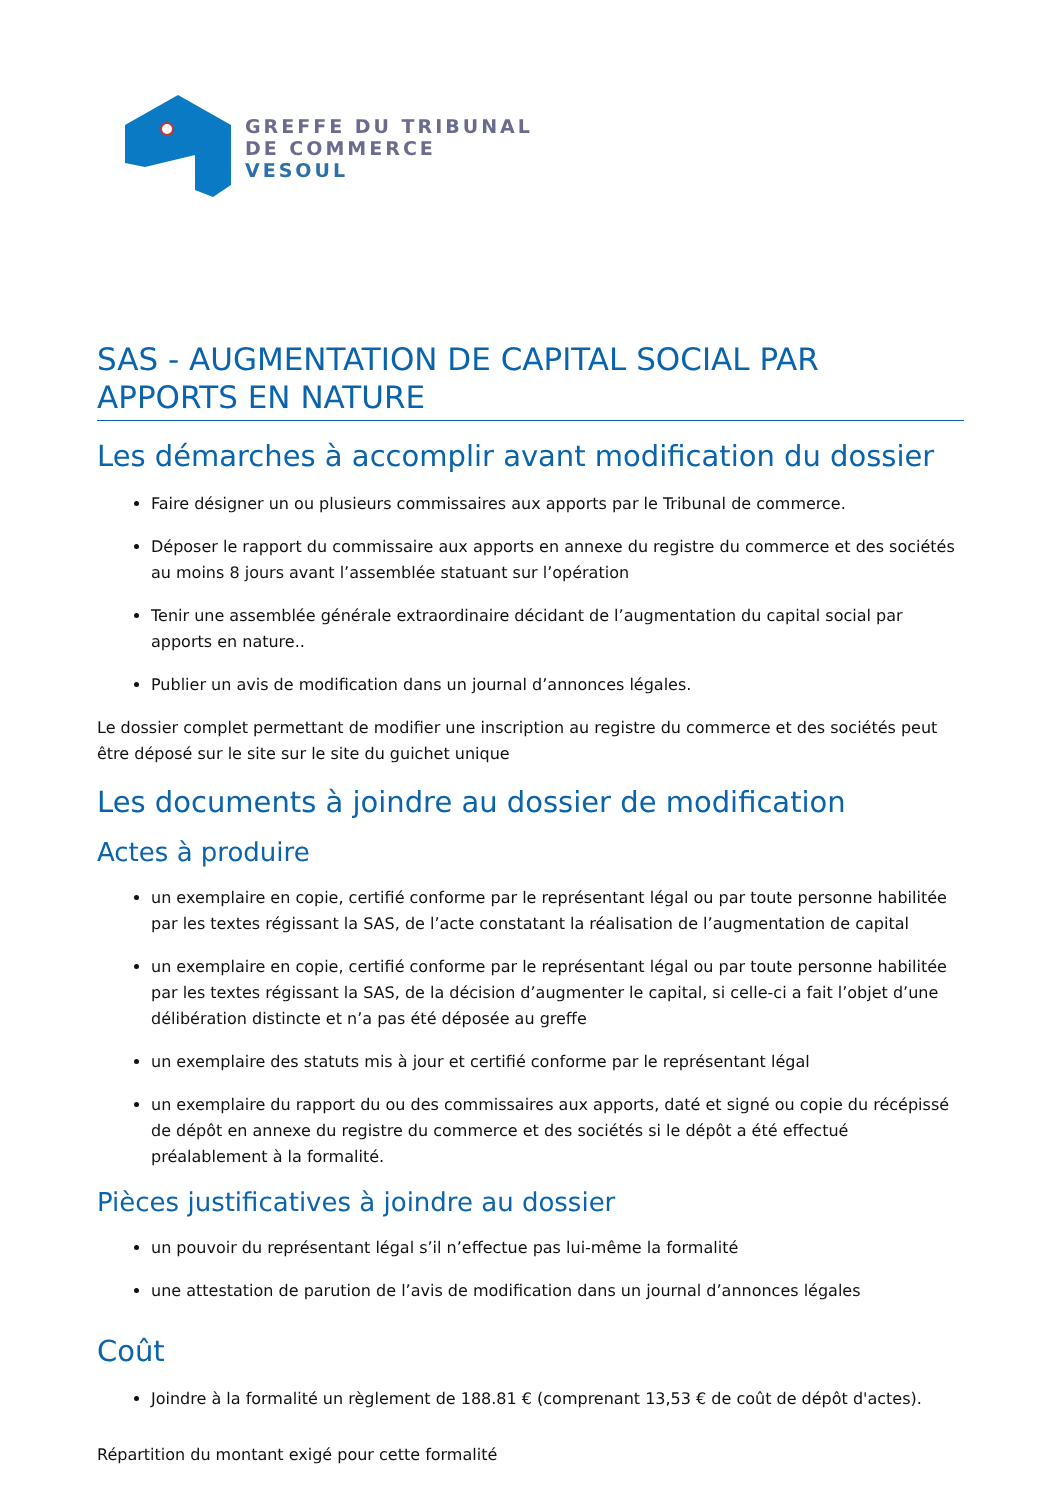GREFFE DU TRIBUNAL
DE COMMERCE
VESOUL
SAS - AUGMENTATION DE CAPITAL SOCIAL PAR APPORTS EN NATURE
Les démarches à accomplir avant modification du dossier
Faire désigner un ou plusieurs commissaires aux apports par le Tribunal de commerce.
Déposer le rapport du commissaire aux apports en annexe du registre du commerce et des sociétés au moins 8 jours avant l’assemblée statuant sur l’opération
Tenir une assemblée générale extraordinaire décidant de l’augmentation du capital social par apports en nature..
Publier un avis de modification dans un journal d’annonces légales.
Le dossier complet permettant de modifier une inscription au registre du commerce et des sociétés peut être déposé sur le site sur le site du guichet unique
Les documents à joindre au dossier de modification
Actes à produire
un exemplaire en copie, certifié conforme par le représentant légal ou par toute personne habilitée par les textes régissant la SAS, de l’acte constatant la réalisation de l’augmentation de capital
un exemplaire en copie, certifié conforme par le représentant légal ou par toute personne habilitée par les textes régissant la SAS, de la décision d’augmenter le capital, si celle-ci a fait l’objet d’une délibération distincte et n’a pas été déposée au greffe
un exemplaire des statuts mis à jour et certifié conforme par le représentant légal
un exemplaire du rapport du ou des commissaires aux apports, daté et signé ou copie du récépissé de dépôt en annexe du registre du commerce et des sociétés si le dépôt a été effectué préalablement à la formalité.
Pièces justificatives à joindre au dossier
un pouvoir du représentant légal s’il n’effectue pas lui-même la formalité
une attestation de parution de l’avis de modification dans un journal d’annonces légales
Coût
Joindre à la formalité un règlement de 188.81 € (comprenant 13,53 € de coût de dépôt d'actes).
Répartition du montant exigé pour cette formalité